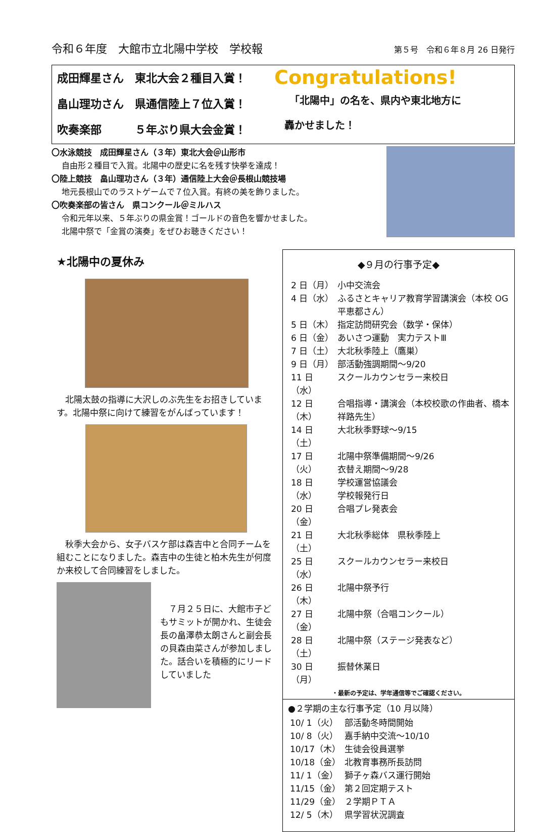令和６年度　大館市立北陽中学校　学校報 第５号　令和６年８月 26 日発行
成田輝星さん　東北大会２種目入賞！
畠山理功さん　県通信陸上７位入賞！
吹奏楽部　　　５年ぶり県大会金賞！
Congratulations!
「北陽中」の名を、県内や東北地方に
轟かせました！
〇水泳競技　成田輝星さん（３年）東北大会＠山形市
自由形２種目で入賞。北陽中の歴史に名を残す快挙を達成！
〇陸上競技　畠山理功さん（３年）通信陸上大会＠長根山競技場
地元長根山でのラストゲームで７位入賞。有終の美を飾りました。
〇吹奏楽部の皆さん　県コンクール＠ミルハス
令和元年以来、５年ぶりの県金賞！ゴールドの音色を響かせました。
北陽中祭で「金賞の演奏」をぜひお聴きください！
★北陽中の夏休み
　北陽太鼓の指導に大沢しのぶ先生をお招きしています。北陽中祭に向けて練習をがんばっています！
　秋季大会から、女子バスケ部は森吉中と合同チームを組むことになりました。森吉中の生徒と柏木先生が何度か来校して合同練習をしました。
　７月２５日に、大館市子どもサミットが開かれ、生徒会長の畠澤恭太朗さんと副会長の貝森由菜さんが参加しました。話合いを積極的にリードしていました
◆９月の行事予定◆
| 2 日（月） | 小中交流会 |
| 4 日（水） | ふるさとキャリア教育学習講演会（本校 OG 平恵都さん） |
| 5 日（木） | 指定訪問研究会（数学・保体） |
| 6 日（金） | あいさつ運動 実力テストⅢ |
| 7 日（土） | 大北秋季陸上（鷹巣） |
| 9 日（月） | 部活動強調期間～9/20 |
| 11 日（水） | スクールカウンセラー来校日 |
| 12 日（木） | 合唱指導・講演会（本校校歌の作曲者、橋本祥路先生） |
| 14 日（土） | 大北秋季野球～9/15 |
| 17 日（火） | 北陽中祭準備期間～9/26 衣替え期間～9/28 |
| 18 日（水） | 学校運営協議会 学校報発行日 |
| 20 日（金） | 合唱プレ発表会 |
| 21 日（土） | 大北秋季総体 県秋季陸上 |
| 25 日（水） | スクールカウンセラー来校日 |
| 26 日（木） | 北陽中祭予行 |
| 27 日（金） | 北陽中祭（合唱コンクール） |
| 28 日（土） | 北陽中祭（ステージ発表など） |
| 30 日（月） | 振替休業日 |
・最新の予定は、学年通信等でご確認ください。
●２学期の主な行事予定（10 月以降）
| 10/ 1（火） | 部活動冬時間開始 |
| 10/ 8（火） | 嘉手納中交流～10/10 |
| 10/17（木） | 生徒会役員選挙 |
| 10/18（金） | 北教育事務所長訪問 |
| 11/ 1（金） | 獅子ヶ森バス運行開始 |
| 11/15（金） | 第２回定期テスト |
| 11/29（金） | ２学期ＰＴＡ |
| 12/ 5（木） | 県学習状況調査 |